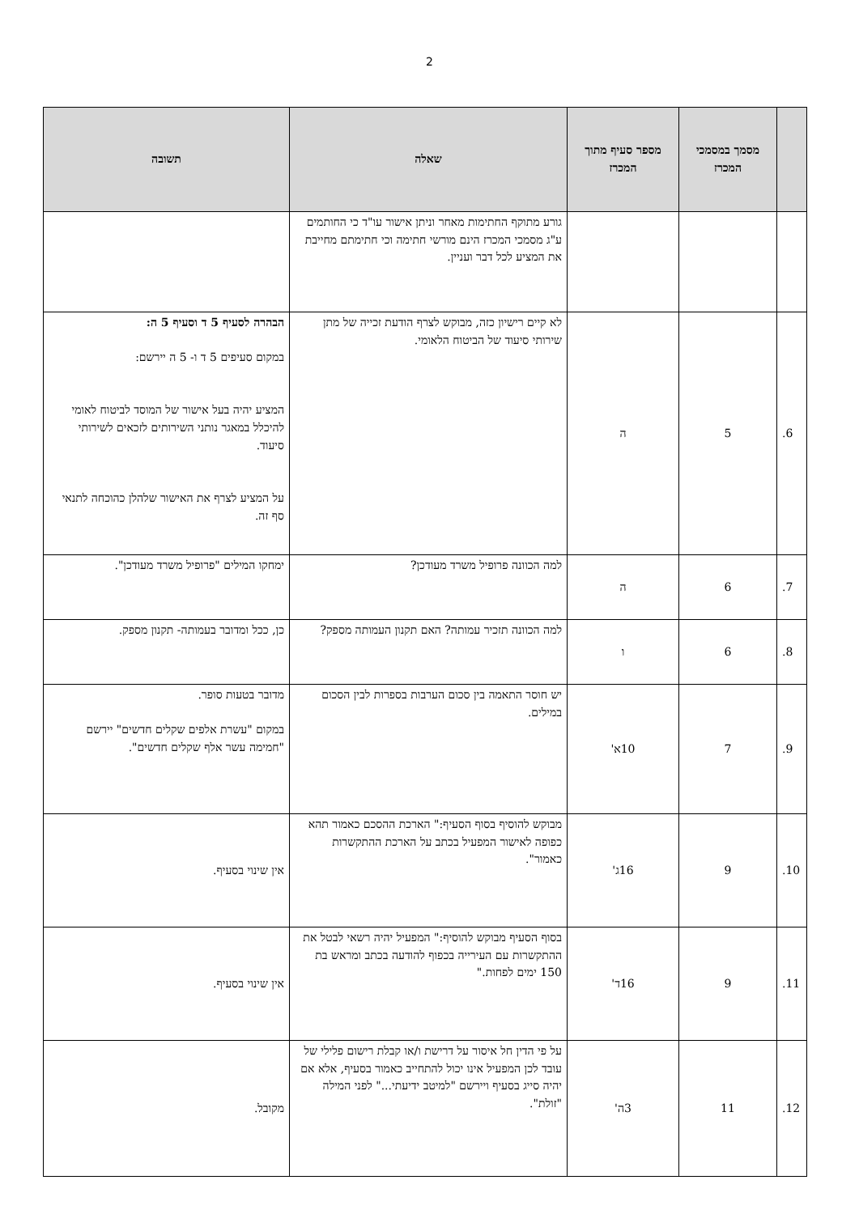2
| | מסמך במסמכי המכרז | מספר סעיף מתוך המכרז | שאלה | תשובה |
| --- | --- | --- | --- | --- |
| | | | גורע מתוקף החתימות מאחר וניתן אישור עו"ד כי החותמים ע"ג מסמכי המכרז הינם מורשי חתימה וכי חתימתם מחייבת את המציע לכל דבר ועניין. | |
| 6. | 5 | ה | לא קיים רישיון כזה, מבוקש לצרף הודעת זכייה של מתן שירותי סיעוד של הביטוח הלאומי. | הבהרה לסעיף 5 ד וסעיף 5 ה: במקום סעיפים 5 ד ו- 5 ה יירשם: המציע יהיה בעל אישור של המוסד לביטוח לאומי להיכלל במאגר נותני השירותים לזכאים לשירותי סיעוד. על המציע לצרף את האישור שלהלן כהוכחה לתנאי סף זה. |
| 7. | 6 | ה | למה הכוונה פרופיל משרד מעודכן? | ימחקו המילים "פרופיל משרד מעודכן". |
| 8. | 6 | ו | למה הכוונה תזכיר עמותה? האם תקנון העמותה מספק? | כן, ככל ומדובר בעמותה- תקנון מספק. |
| 9. | 7 | 10א' | יש חוסר התאמה בין סכום הערבות בספרות לבין הסכום במילים. | מדובר בטעות סופר. במקום "עשרת אלפים שקלים חדשים" יירשם "חמימה עשר אלף שקלים חדשים". |
| 10. | 9 | 16ג' | מבוקש להוסיף בסוף הסעיף:" הארכת ההסכם כאמור תהא כפופה לאישור המפעיל בכתב על הארכת ההתקשרות כאמור". | אין שינוי בסעיף. |
| 11. | 9 | 16ד' | בסוף הסעיף מבוקש להוסיף:" המפעיל יהיה רשאי לבטל את ההתקשרות עם העירייה בכפוף להודעה בכתב ומראש בת 150 ימים לפחות." | אין שינוי בסעיף. |
| 12. | 11 | 3ה' | על פי הדין חל איסור על דרישת ו/או קבלת רישום פלילי של עובד לכן המפעיל אינו יכול להתחייב כאמור בסעיף, אלא אם יהיה סייג בסעיף ויירשם "למיטב ידיעתי..." לפני המילה "זולת". | מקובל. |